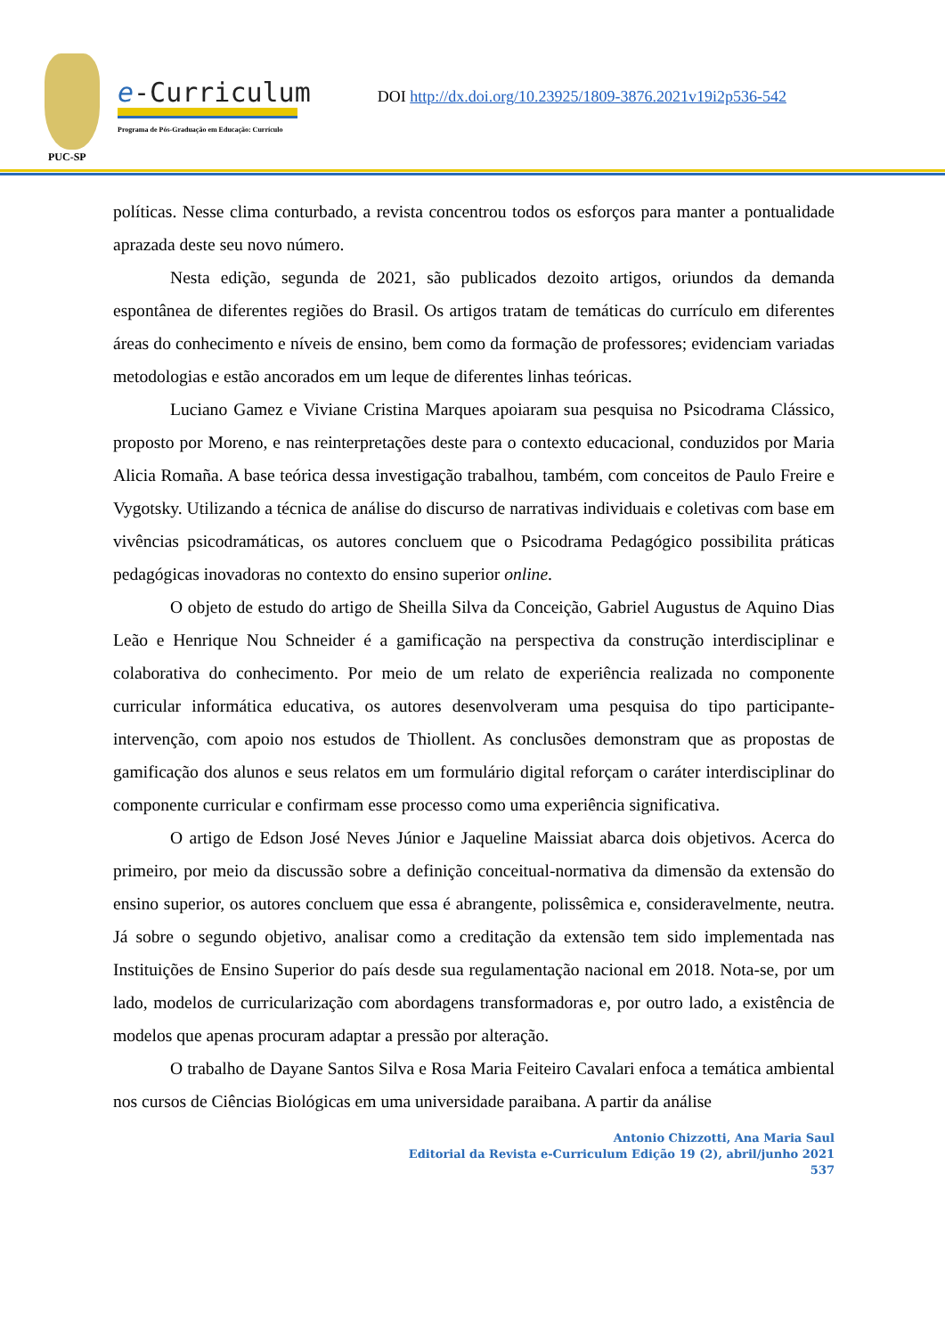PUC-SP
e-Curriculum
Programa de Pós-Graduação em Educação: Currículo
DOI http://dx.doi.org/10.23925/1809-3876.2021v19i2p536-542
políticas. Nesse clima conturbado, a revista concentrou todos os esforços para manter a pontualidade aprazada deste seu novo número.
Nesta edição, segunda de 2021, são publicados dezoito artigos, oriundos da demanda espontânea de diferentes regiões do Brasil. Os artigos tratam de temáticas do currículo em diferentes áreas do conhecimento e níveis de ensino, bem como da formação de professores; evidenciam variadas metodologias e estão ancorados em um leque de diferentes linhas teóricas.
Luciano Gamez e Viviane Cristina Marques apoiaram sua pesquisa no Psicodrama Clássico, proposto por Moreno, e nas reinterpretações deste para o contexto educacional, conduzidos por Maria Alicia Romaña. A base teórica dessa investigação trabalhou, também, com conceitos de Paulo Freire e Vygotsky. Utilizando a técnica de análise do discurso de narrativas individuais e coletivas com base em vivências psicodramáticas, os autores concluem que o Psicodrama Pedagógico possibilita práticas pedagógicas inovadoras no contexto do ensino superior online.
O objeto de estudo do artigo de Sheilla Silva da Conceição, Gabriel Augustus de Aquino Dias Leão e Henrique Nou Schneider é a gamificação na perspectiva da construção interdisciplinar e colaborativa do conhecimento. Por meio de um relato de experiência realizada no componente curricular informática educativa, os autores desenvolveram uma pesquisa do tipo participante-intervenção, com apoio nos estudos de Thiollent. As conclusões demonstram que as propostas de gamificação dos alunos e seus relatos em um formulário digital reforçam o caráter interdisciplinar do componente curricular e confirmam esse processo como uma experiência significativa.
O artigo de Edson José Neves Júnior e Jaqueline Maissiat abarca dois objetivos. Acerca do primeiro, por meio da discussão sobre a definição conceitual-normativa da dimensão da extensão do ensino superior, os autores concluem que essa é abrangente, polissêmica e, consideravelmente, neutra. Já sobre o segundo objetivo, analisar como a creditação da extensão tem sido implementada nas Instituições de Ensino Superior do país desde sua regulamentação nacional em 2018. Nota-se, por um lado, modelos de curricularização com abordagens transformadoras e, por outro lado, a existência de modelos que apenas procuram adaptar a pressão por alteração.
O trabalho de Dayane Santos Silva e Rosa Maria Feiteiro Cavalari enfoca a temática ambiental nos cursos de Ciências Biológicas em uma universidade paraibana. A partir da análise
Antonio Chizzotti, Ana Maria Saul
Editorial da Revista e-Curriculum Edição 19 (2), abril/junho 2021
537